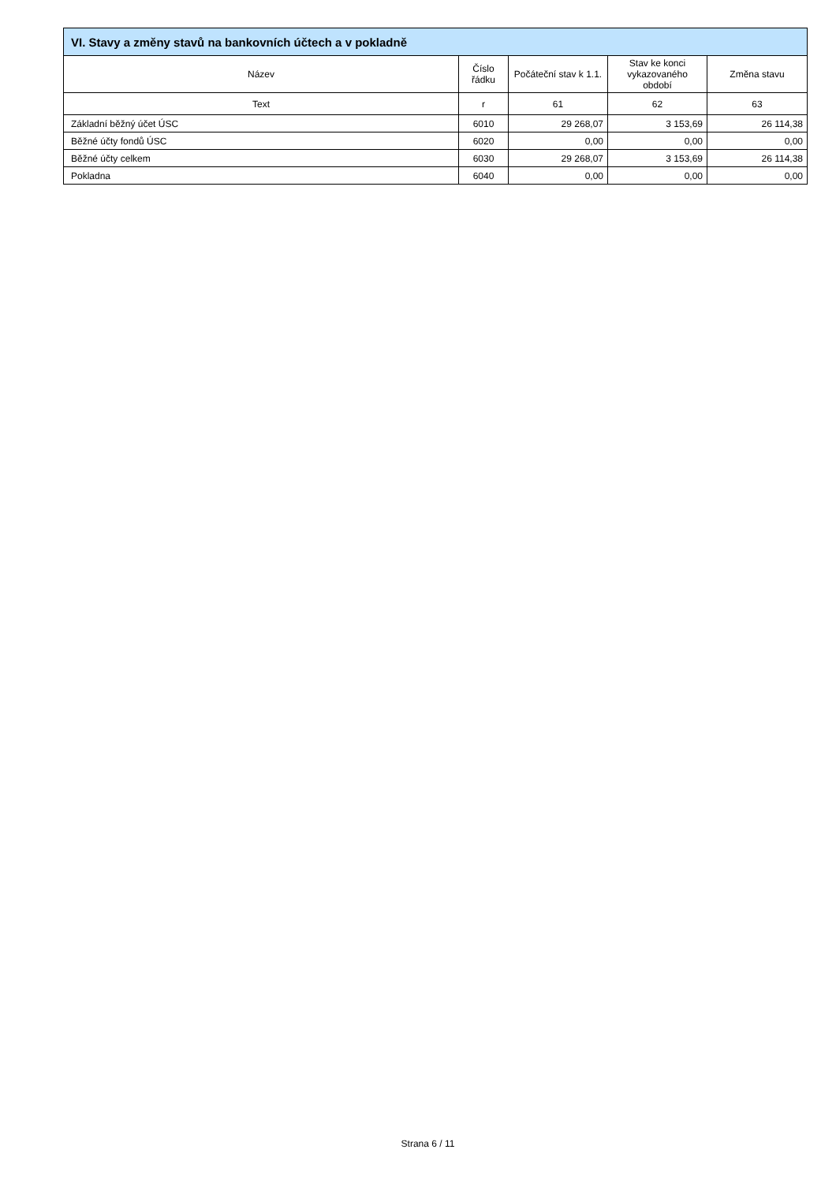| VI. Stavy a změny stavů na bankovních účtech a v pokladně | | | | |
| --- | --- | --- | --- | --- |
| Název | Číslo řádku | Počáteční stav k 1.1. | Stav ke konci vykazovaného období | Změna stavu |
| Text | r | 61 | 62 | 63 |
| Základní běžný účet ÚSC | 6010 | 29 268,07 | 3 153,69 | 26 114,38 |
| Běžné účty fondů ÚSC | 6020 | 0,00 | 0,00 | 0,00 |
| Běžné účty celkem | 6030 | 29 268,07 | 3 153,69 | 26 114,38 |
| Pokladna | 6040 | 0,00 | 0,00 | 0,00 |
Strana 6 / 11